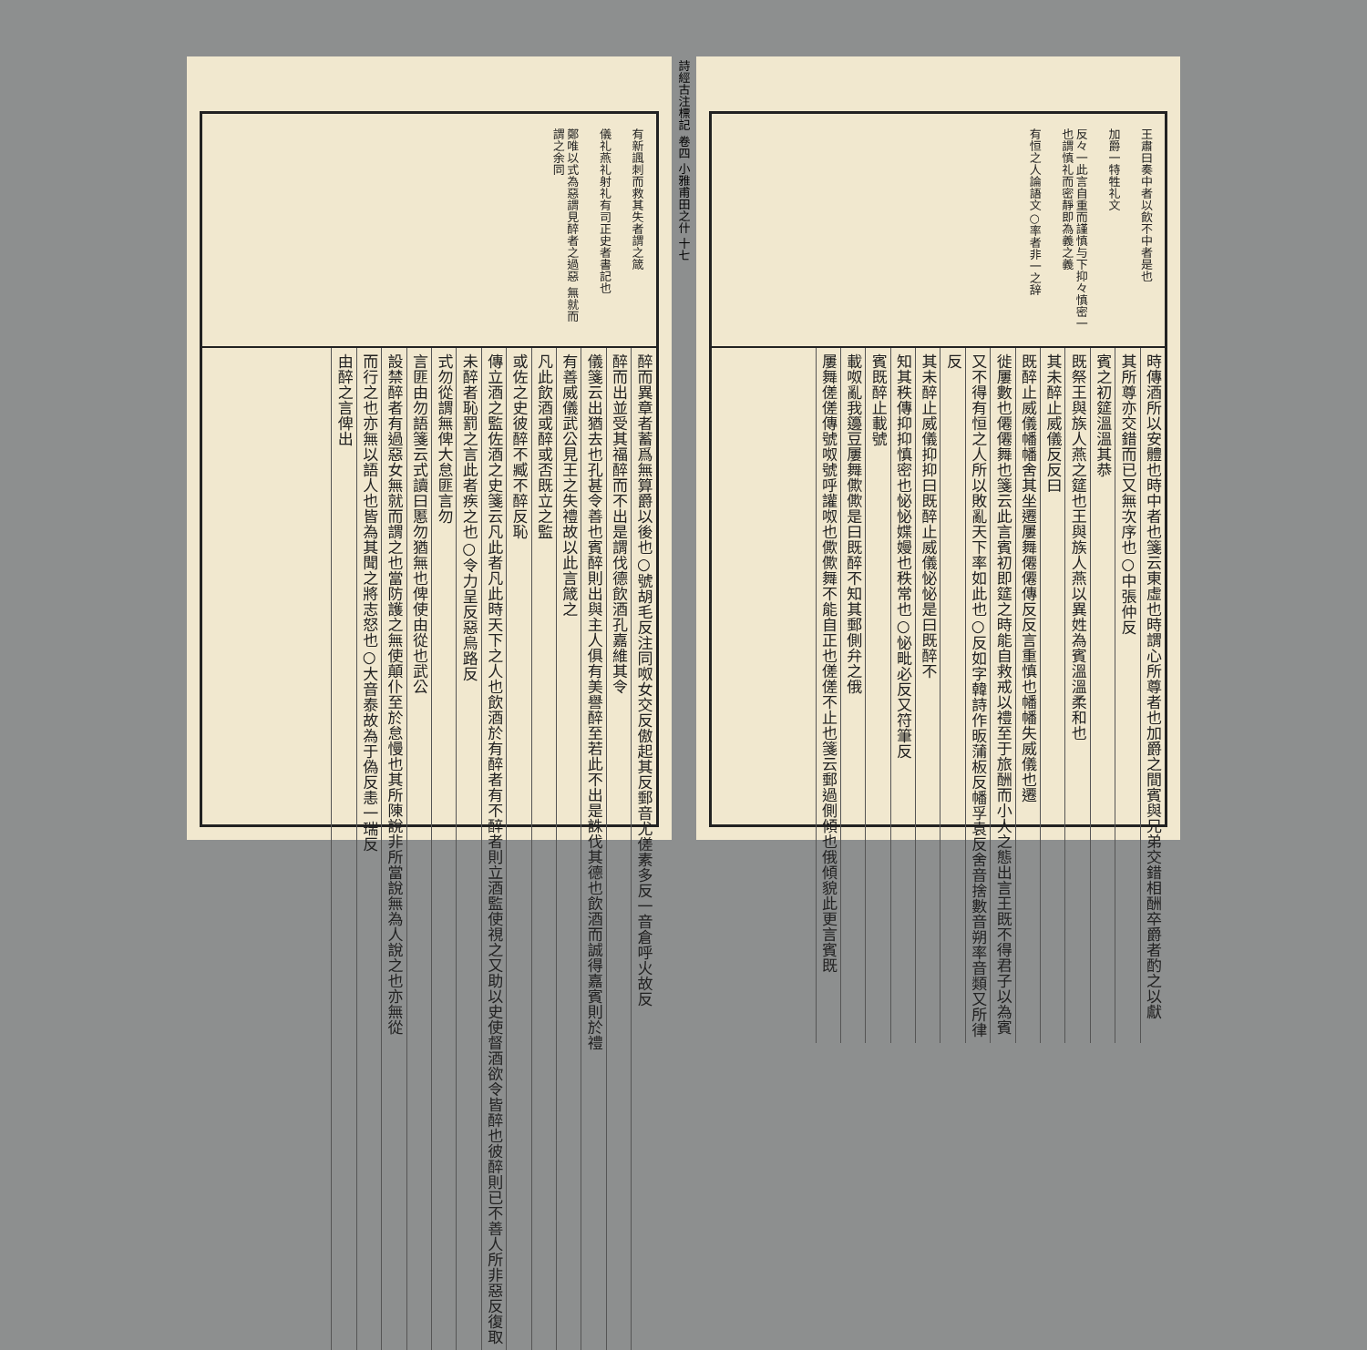有新諷刺而救其失者謂之箴
儀礼燕礼射礼有司正史者書記也
鄭唯以式為惡謂見醉者之過惡 無就而謂之余同
醉而異章者蓄爲無算爵以後也○號胡毛反注同呶女交反傲起其反郵音尤傞素多反一音倉呼火故反
醉而出並受其福醉而不出是謂伐德飲酒孔嘉維其令
儀箋云出猶去也孔甚令善也賓醉則出與主人俱有美譽醉至若此不出是誅伐其德也飲酒而誠得嘉賓則於禮
有善威儀武公見王之失禮故以此言箴之
凡此飲酒或醉或否既立之監
或佐之史彼醉不臧不醉反恥
傳立酒之監佐酒之史箋云凡此者凡此時天下之人也飲酒於有醉者有不醉者則立酒監使視之又助以史使督酒欲令皆醉也彼醉則已不善人所非惡反復取
未醉者恥罰之言此者疾之也○令力呈反惡烏路反
式勿從謂無俾大怠匪言勿
言匪由勿語箋云式讀曰慝勿猶無也俾使由從也武公
設禁醉者有過惡女無就而謂之也當防護之無使顛仆至於怠慢也其所陳說非所當說無為人說之也亦無從
而行之也亦無以語人也皆為其聞之將志怒也○大音泰故為于偽反恚一瑞反
由醉之言俾出
詩經古注標記 卷四 小雅甫田之什 十七
王肅曰奏中者以飲不中者是也
加爵一特牲礼文
反々一此言自重而謹慎与下抑々慎密一也謂慎礼而密靜即為義之義
有恒之人論語文○率者非一之辞
時傳酒所以安體也時中者也箋云東虛也時謂心所尊者也加爵之間賓與兄弟交錯相酬卒爵者酌之以獻
其所尊亦交錯而已又無次序也○中張仲反
賓之初筵溫溫其恭
既祭王與族人燕之筵也王與族人燕以異姓為賓溫溫柔和也
其未醉止威儀反反曰
既醉止威儀幡幡舍其坐遷屢舞僊僊傳反反言重慎也幡幡失威儀也遷
徙屢數也僊僊舞也箋云此言賓初即筵之時能自救戒以禮至于旅酬而小人之態出言王既不得君子以為賓
又不得有恒之人所以敗亂天下率如此也○反如字韓詩作昄蒲板反幡孚袁反舍音捨數音朔率音類又所律
反
其未醉止威儀抑抑曰既醉止威儀怭怭是曰既醉不
知其秩傳抑抑慎密也怭怭媟嫚也秩常也○怭毗必反又符筆反
賓既醉止載號
載呶亂我籩豆屢舞僛僛是曰既醉不知其郵側弁之俄
屢舞傞傞傳號呶號呼讙呶也僛僛舞不能自正也傞傞不止也箋云郵過側傾也俄傾貌此更言賓既